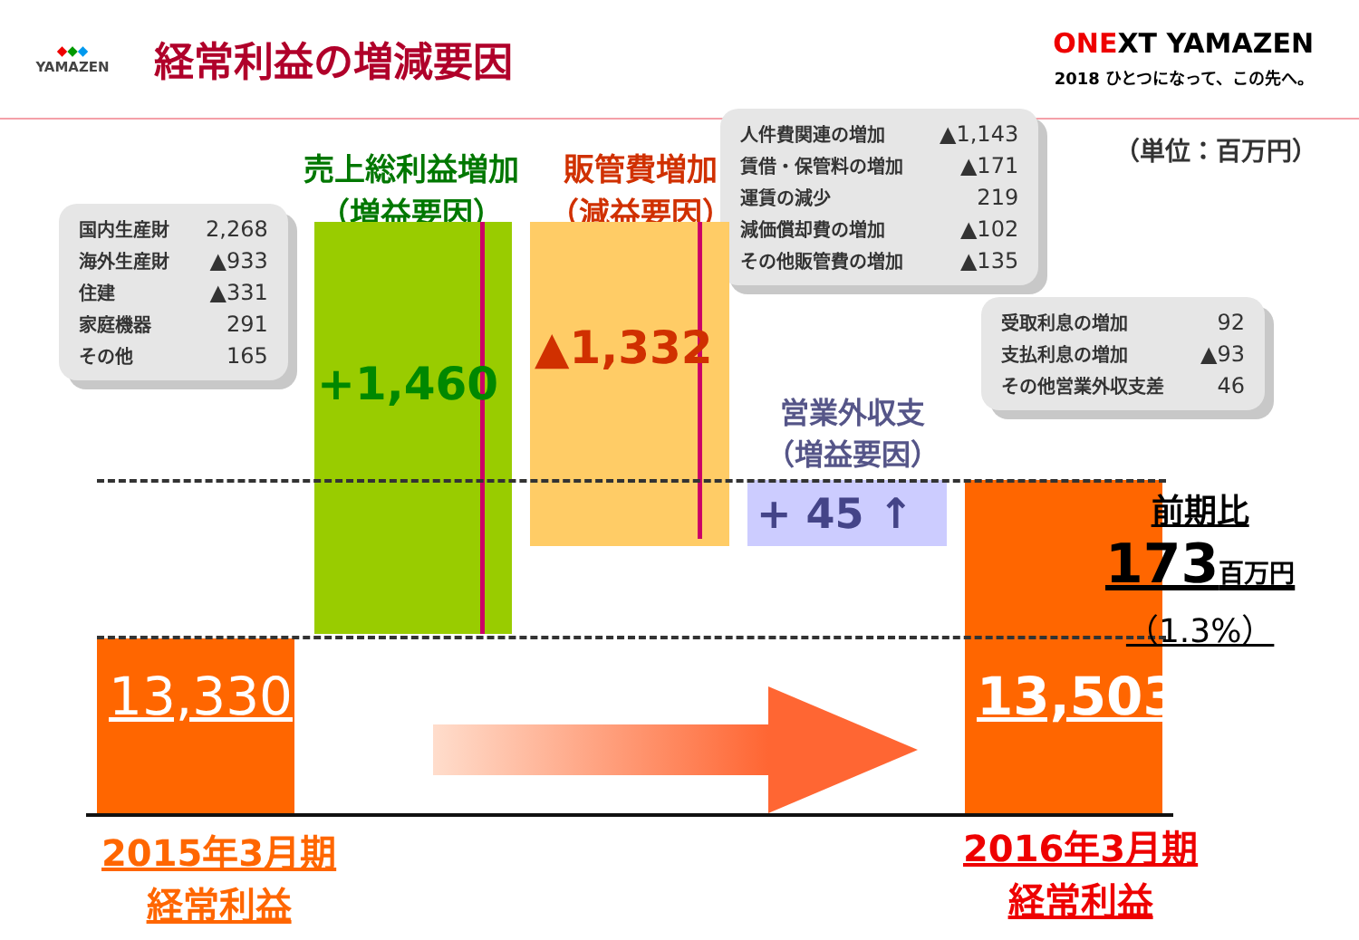◆◆◆
YAMAZEN
経常利益の増減要因
ONEXT YAMAZEN
2018 ひとつになって、この先へ。
（単位：百万円）
売上総利益増加
（増益要因）
販管費増加
（減益要因）
| 人件費関連の増加 | ▲1,143 |
| 賃借・保管料の増加 | ▲171 |
| 運賃の減少 | 219 |
| 減価償却費の増加 | ▲102 |
| その他販管費の増加 | ▲135 |
| 国内生産財 | 2,268 |
| 海外生産財 | ▲933 |
| 住建 | ▲331 |
| 家庭機器 | 291 |
| その他 | 165 |
| 受取利息の増加 | 92 |
| 支払利息の増加 | ▲93 |
| その他営業外収支差 | 46 |
+1,460
▲1,332
営業外収支
（増益要因）
+ 45 ↑
前期比
173百万円
（1.3%）
13,330 13,503
2015年3月期
経常利益
2016年3月期
経常利益